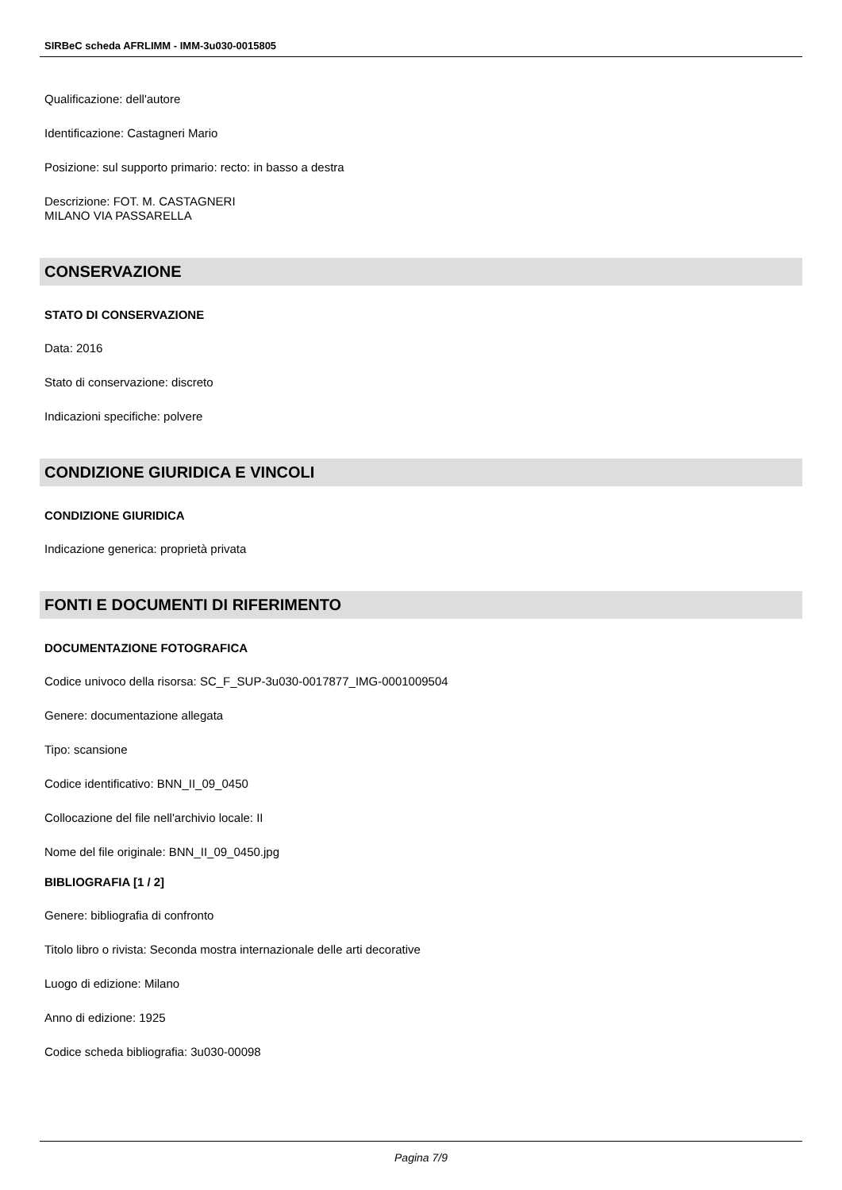SIRBeC scheda AFRLIMM - IMM-3u030-0015805
Qualificazione: dell'autore
Identificazione: Castagneri Mario
Posizione: sul supporto primario: recto: in basso a destra
Descrizione: FOT. M. CASTAGNERI
MILANO VIA PASSARELLA
CONSERVAZIONE
STATO DI CONSERVAZIONE
Data: 2016
Stato di conservazione: discreto
Indicazioni specifiche: polvere
CONDIZIONE GIURIDICA E VINCOLI
CONDIZIONE GIURIDICA
Indicazione generica: proprietà privata
FONTI E DOCUMENTI DI RIFERIMENTO
DOCUMENTAZIONE FOTOGRAFICA
Codice univoco della risorsa: SC_F_SUP-3u030-0017877_IMG-0001009504
Genere: documentazione allegata
Tipo: scansione
Codice identificativo: BNN_II_09_0450
Collocazione del file nell'archivio locale: II
Nome del file originale: BNN_II_09_0450.jpg
BIBLIOGRAFIA [1 / 2]
Genere: bibliografia di confronto
Titolo libro o rivista: Seconda mostra internazionale delle arti decorative
Luogo di edizione: Milano
Anno di edizione: 1925
Codice scheda bibliografia: 3u030-00098
Pagina 7/9